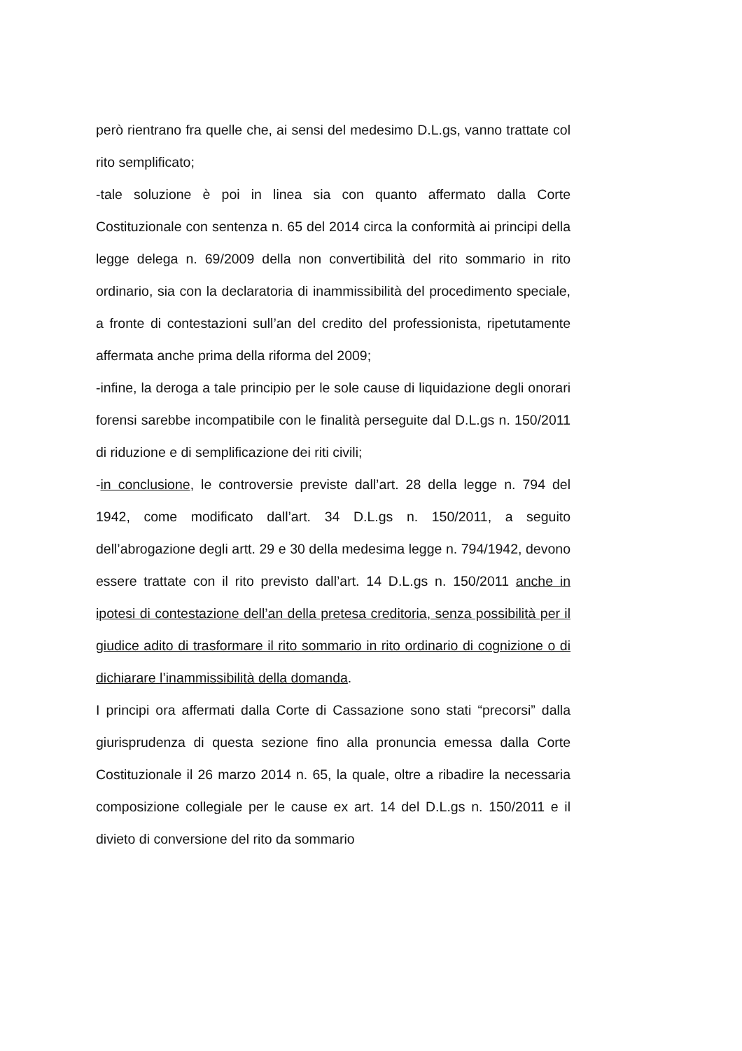però rientrano fra quelle che, ai sensi del medesimo D.L.gs, vanno trattate col rito semplificato;
-tale soluzione è poi in linea sia con quanto affermato dalla Corte Costituzionale con sentenza n. 65 del 2014 circa la conformità ai principi della legge delega n. 69/2009 della non convertibilità del rito sommario in rito ordinario, sia con la declaratoria di inammissibilità del procedimento speciale, a fronte di contestazioni sull’an del credito del professionista, ripetutamente affermata anche prima della riforma del 2009;
-infine, la deroga a tale principio per le sole cause di liquidazione degli onorari forensi sarebbe incompatibile con le finalità perseguite dal D.L.gs n. 150/2011 di riduzione e di semplificazione dei riti civili;
-in conclusione, le controversie previste dall’art. 28 della legge n. 794 del 1942, come modificato dall’art. 34 D.L.gs n. 150/2011, a seguito dell’abrogazione degli artt. 29 e 30 della medesima legge n. 794/1942, devono essere trattate con il rito previsto dall’art. 14 D.L.gs n. 150/2011 anche in ipotesi di contestazione dell’an della pretesa creditoria, senza possibilità per il giudice adito di trasformare il rito sommario in rito ordinario di cognizione o di dichiarare l’inammissibilità della domanda.
I principi ora affermati dalla Corte di Cassazione sono stati “precorsi” dalla giurisprudenza di questa sezione fino alla pronuncia emessa dalla Corte Costituzionale il 26 marzo 2014 n. 65, la quale, oltre a ribadire la necessaria composizione collegiale per le cause ex art. 14 del D.L.gs n. 150/2011 e il divieto di conversione del rito da sommario